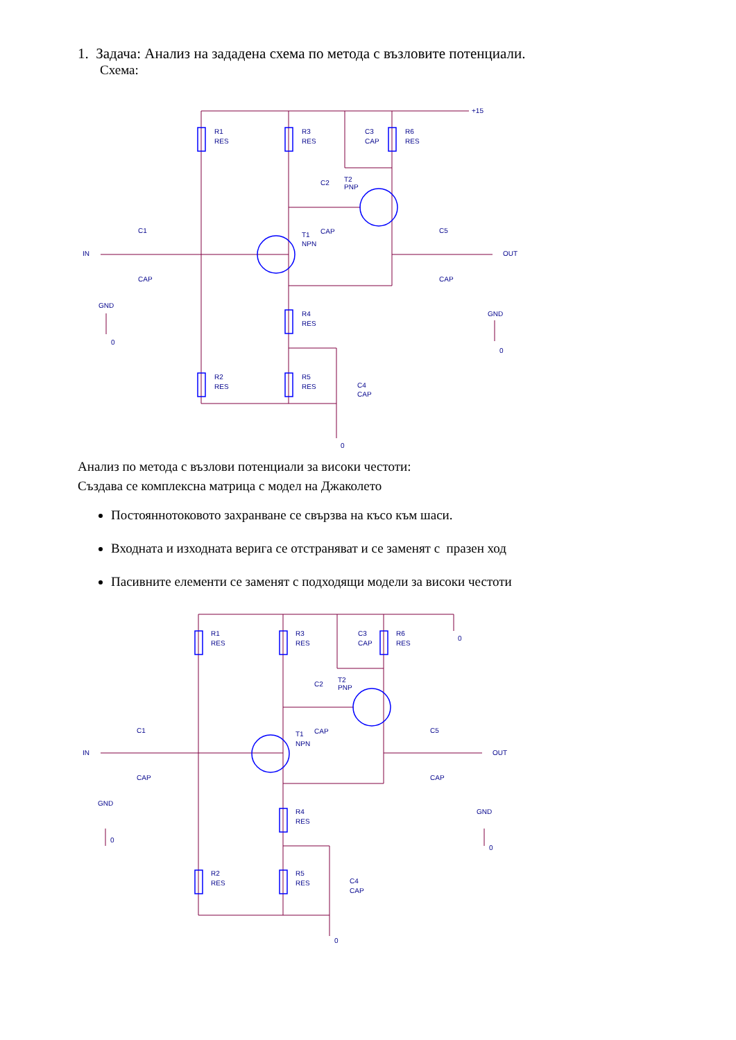1. Задача: Анализ на зададена схема по метода с възловите потенциали.
Схема:
R1
RES
R3
RES
C3
CAP
R6
RES
+15
C2
T2
PNP
C1
CAP
C5
IN
T1
NPN
OUT
CAP
CAP
GND
GND
R4
RES
R2
RES
R5
RES
C4
CAP
0
0
0
Анализ по метода с възлови потенциали за високи честоти:
Създава се комплексна матрица с модел на Джаколето
Постояннотоковото захранване се свързва на късо към шаси.
Входната и изходната верига се отстраняват и се заменят с празен ход
Пасивните елементи се заменят с подходящи модели за високи честоти
R1
RES
R3
RES
C3
CAP
R6
RES
C2
T2
PNP
C1
CAP
C5
IN
T1
NPN
OUT
CAP
CAP
GND
GND
R4
RES
R2
RES
R5
RES
C4
CAP
0
0
0
0